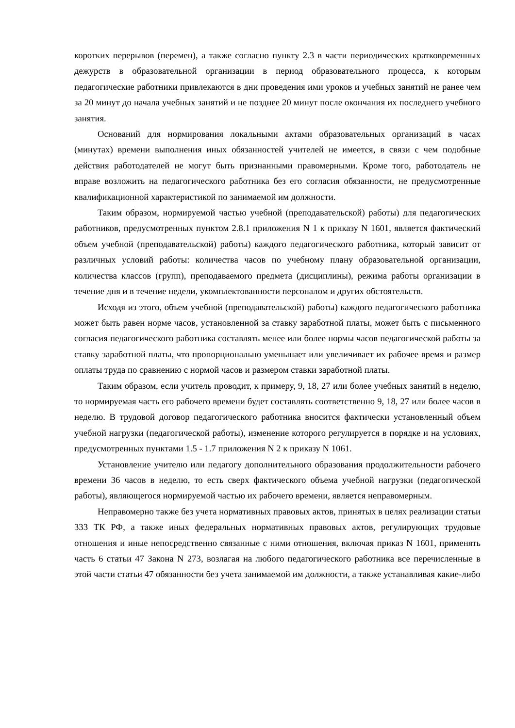коротких перерывов (перемен), а также согласно пункту 2.3 в части периодических кратковременных дежурств в образовательной организации в период образовательного процесса, к которым педагогические работники привлекаются в дни проведения ими уроков и учебных занятий не ранее чем за 20 минут до начала учебных занятий и не позднее 20 минут после окончания их последнего учебного занятия.
Оснований для нормирования локальными актами образовательных организаций в часах (минутах) времени выполнения иных обязанностей учителей не имеется, в связи с чем подобные действия работодателей не могут быть признанными правомерными. Кроме того, работодатель не вправе возложить на педагогического работника без его согласия обязанности, не предусмотренные квалификационной характеристикой по занимаемой им должности.
Таким образом, нормируемой частью учебной (преподавательской) работы) для педагогических работников, предусмотренных пунктом 2.8.1 приложения N 1 к приказу N 1601, является фактический объем учебной (преподавательской) работы) каждого педагогического работника, который зависит от различных условий работы: количества часов по учебному плану образовательной организации, количества классов (групп), преподаваемого предмета (дисциплины), режима работы организации в течение дня и в течение недели, укомплектованности персоналом и других обстоятельств.
Исходя из этого, объем учебной (преподавательской) работы) каждого педагогического работника может быть равен норме часов, установленной за ставку заработной платы, может быть с письменного согласия педагогического работника составлять менее или более нормы часов педагогической работы за ставку заработной платы, что пропорционально уменьшает или увеличивает их рабочее время и размер оплаты труда по сравнению с нормой часов и размером ставки заработной платы.
Таким образом, если учитель проводит, к примеру, 9, 18, 27 или более учебных занятий в неделю, то нормируемая часть его рабочего времени будет составлять соответственно 9, 18, 27 или более часов в неделю. В трудовой договор педагогического работника вносится фактически установленный объем учебной нагрузки (педагогической работы), изменение которого регулируется в порядке и на условиях, предусмотренных пунктами 1.5 - 1.7 приложения N 2 к приказу N 1061.
Установление учителю или педагогу дополнительного образования продолжительности рабочего времени 36 часов в неделю, то есть сверх фактического объема учебной нагрузки (педагогической работы), являющегося нормируемой частью их рабочего времени, является неправомерным.
Неправомерно также без учета нормативных правовых актов, принятых в целях реализации статьи 333 ТК РФ, а также иных федеральных нормативных правовых актов, регулирующих трудовые отношения и иные непосредственно связанные с ними отношения, включая приказ N 1601, применять часть 6 статьи 47 Закона N 273, возлагая на любого педагогического работника все перечисленные в этой части статьи 47 обязанности без учета занимаемой им должности, а также устанавливая какие-либо